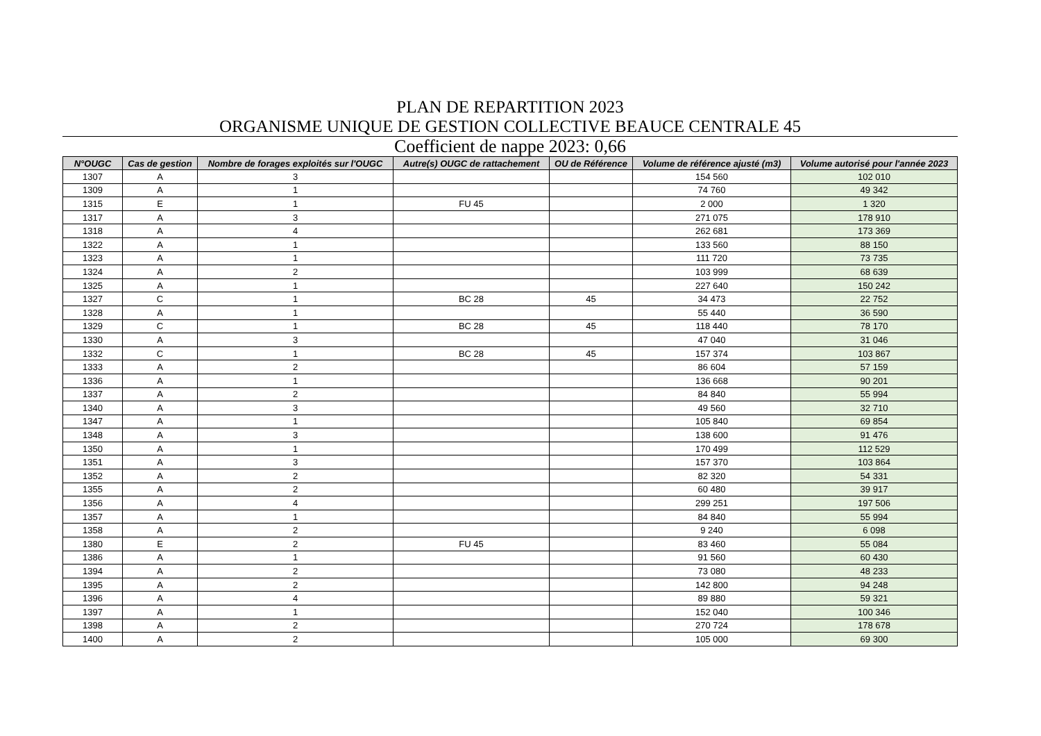PLAN DE REPARTITION 2023
ORGANISME UNIQUE DE GESTION COLLECTIVE BEAUCE CENTRALE 45
Coefficient de nappe 2023: 0,66
| N°OUGC | Cas de gestion | Nombre de forages exploités sur l'OUGC | Autre(s) OUGC de rattachement | OU de Référence | Volume de référence ajusté (m3) | Volume autorisé pour l'année 2023 |
| --- | --- | --- | --- | --- | --- | --- |
| 1307 | A | 3 | | | 154 560 | 102 010 |
| 1309 | A | 1 | | | 74 760 | 49 342 |
| 1315 | E | 1 | FU 45 | | 2 000 | 1 320 |
| 1317 | A | 3 | | | 271 075 | 178 910 |
| 1318 | A | 4 | | | 262 681 | 173 369 |
| 1322 | A | 1 | | | 133 560 | 88 150 |
| 1323 | A | 1 | | | 111 720 | 73 735 |
| 1324 | A | 2 | | | 103 999 | 68 639 |
| 1325 | A | 1 | | | 227 640 | 150 242 |
| 1327 | C | 1 | BC 28 | 45 | 34 473 | 22 752 |
| 1328 | A | 1 | | | 55 440 | 36 590 |
| 1329 | C | 1 | BC 28 | 45 | 118 440 | 78 170 |
| 1330 | A | 3 | | | 47 040 | 31 046 |
| 1332 | C | 1 | BC 28 | 45 | 157 374 | 103 867 |
| 1333 | A | 2 | | | 86 604 | 57 159 |
| 1336 | A | 1 | | | 136 668 | 90 201 |
| 1337 | A | 2 | | | 84 840 | 55 994 |
| 1340 | A | 3 | | | 49 560 | 32 710 |
| 1347 | A | 1 | | | 105 840 | 69 854 |
| 1348 | A | 3 | | | 138 600 | 91 476 |
| 1350 | A | 1 | | | 170 499 | 112 529 |
| 1351 | A | 3 | | | 157 370 | 103 864 |
| 1352 | A | 2 | | | 82 320 | 54 331 |
| 1355 | A | 2 | | | 60 480 | 39 917 |
| 1356 | A | 4 | | | 299 251 | 197 506 |
| 1357 | A | 1 | | | 84 840 | 55 994 |
| 1358 | A | 2 | | | 9 240 | 6 098 |
| 1380 | E | 2 | FU 45 | | 83 460 | 55 084 |
| 1386 | A | 1 | | | 91 560 | 60 430 |
| 1394 | A | 2 | | | 73 080 | 48 233 |
| 1395 | A | 2 | | | 142 800 | 94 248 |
| 1396 | A | 4 | | | 89 880 | 59 321 |
| 1397 | A | 1 | | | 152 040 | 100 346 |
| 1398 | A | 2 | | | 270 724 | 178 678 |
| 1400 | A | 2 | | | 105 000 | 69 300 |